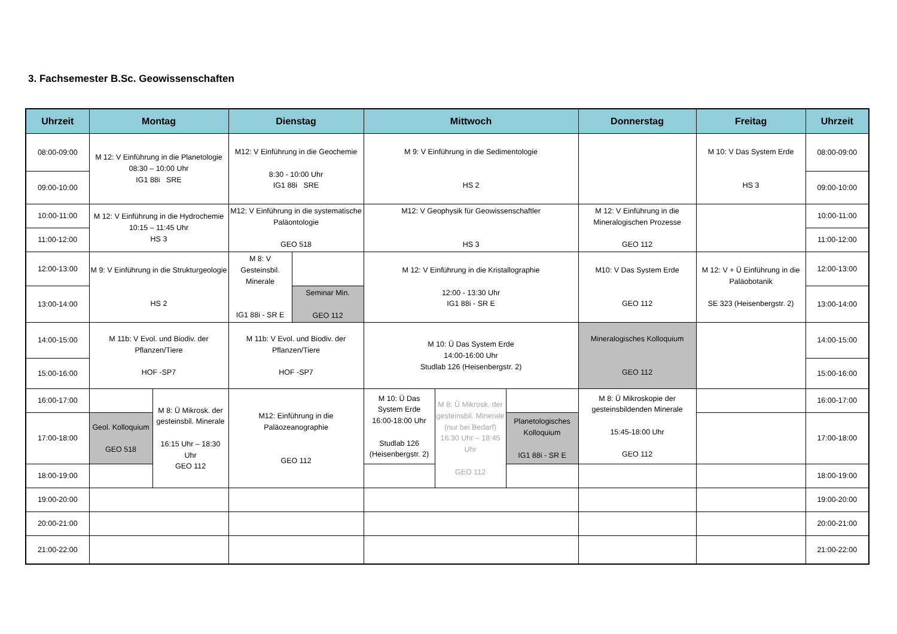3. Fachsemester B.Sc. Geowissenschaften
| Uhrzeit | Montag | | Dienstag | | Mittwoch | | | Donnerstag | Freitag | Uhrzeit |
| --- | --- | --- | --- | --- | --- | --- | --- | --- | --- | --- |
| 08:00-09:00 | M 12: V Einführung in die Planetologie 08:30 – 10:00 Uhr IG1 88i SRE | | M12: V Einführung in die Geochemie 8:30 - 10:00 Uhr IG1 88i SRE | | M 9: V Einführung in die Sedimentologie HS 2 | | | | M 10: V Das System Erde HS 3 | 08:00-09:00 |
| 09:00-10:00 | | | | | | | | | | 09:00-10:00 |
| 10:00-11:00 | M 12: V Einführung in die Hydrochemie 10:15 – 11:45 Uhr HS 3 | | M12: V Einführung in die systematische Paläontologie GEO 518 | | M12: V Geophysik für Geowissenschaftler HS 3 | | | M 12: V Einführung in die Mineralogischen Prozesse GEO 112 | | 10:00-11:00 |
| 11:00-12:00 | | | | | | | | | | 11:00-12:00 |
| 12:00-13:00 | M 9: V Einführung in die Strukturgeologie HS 2 | | M 8: V Gesteinsbil. Minerale IG1 88i - SR E | | M 12: V Einführung in die Kristallographie 12:00 - 13:30 Uhr IG1 88i - SR E | | | M10: V Das System Erde GEO 112 | M 12: V + Ü Einführung in die Paläobotanik SE 323 (Heisenbergstr. 2) | 12:00-13:00 |
| 13:00-14:00 | | | | Seminar Min. GEO 112 | | | | | | 13:00-14:00 |
| 14:00-15:00 | M 11b: V Evol. und Biodiv. der Pflanzen/Tiere HOF -SP7 | | M 11b: V Evol. und Biodiv. der Pflanzen/Tiere HOF -SP7 | | M 10: Ü Das System Erde 14:00-16:00 Uhr Studlab 126 (Heisenbergstr. 2) | | | Mineralogisches Kolloquium GEO 112 | | 14:00-15:00 |
| 15:00-16:00 | | | | | | | | | | 15:00-16:00 |
| 16:00-17:00 | | M 8: Ü Mikrosk. der gesteinsbil. Minerale 16:15 Uhr – 18:30 Uhr GEO 112 | M12: Einführung in die Paläozeanographie GEO 112 | | M 10: Ü Das System Erde 16:00-18:00 Uhr Studlab 126 (Heisenbergstr. 2) | M 8: Ü Mikrosk. der gesteinsbil. Minerale (nur bei Bedarf) 16:30 Uhr – 18:45 Uhr GEO 112 | | M 8: Ü Mikroskopie der gesteinsbildenden Minerale 15:45-18:00 Uhr GEO 112 | | 16:00-17:00 |
| 17:00-18:00 | Geol. Kolloquium GEO 518 | | | | | | Planetologisches Kolloquium IG1 88i - SR E | | | 17:00-18:00 |
| 18:00-19:00 | | | | | | | | | | 18:00-19:00 |
| 19:00-20:00 | | | | | | | | | | 19:00-20:00 |
| 20:00-21:00 | | | | | | | | | | 20:00-21:00 |
| 21:00-22:00 | | | | | | | | | | 21:00-22:00 |